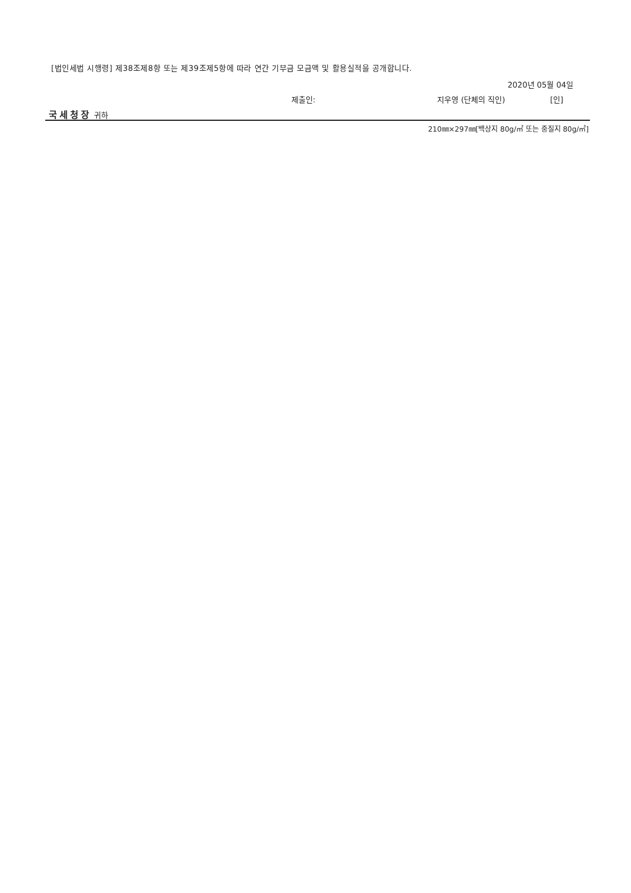[법인세법 시행령] 제38조제8항 또는 제39조제5항에 따라 연간 기부금 모금액 및 활용실적을 공개합니다.
2020년 05월 04일
제출인: 지우영 (단체의 직인) [인]
국세청장 귀하
210㎜×297㎜[백상지 80g/㎡ 또는 중질지 80g/㎡]